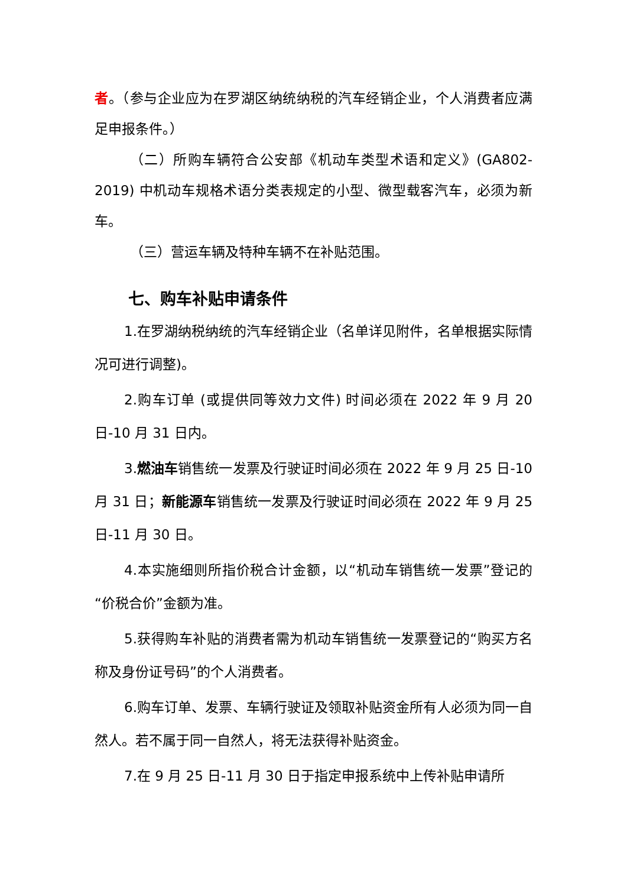者。（参与企业应为在罗湖区纳统纳税的汽车经销企业，个人消费者应满足申报条件。）
（二）所购车辆符合公安部《机动车类型术语和定义》(GA802-2019) 中机动车规格术语分类表规定的小型、微型载客汽车，必须为新车。
（三）营运车辆及特种车辆不在补贴范围。
七、购车补贴申请条件
1.在罗湖纳税纳统的汽车经销企业（名单详见附件，名单根据实际情况可进行调整)。
2.购车订单 (或提供同等效力文件) 时间必须在 2022 年 9 月 20 日-10 月 31 日内。
3.燃油车销售统一发票及行驶证时间必须在 2022 年 9 月 25 日-10 月 31 日；新能源车销售统一发票及行驶证时间必须在 2022 年 9 月 25 日-11 月 30 日。
4.本实施细则所指价税合计金额，以“机动车销售统一发票”登记的“价税合价”金额为准。
5.获得购车补贴的消费者需为机动车销售统一发票登记的“购买方名称及身份证号码”的个人消费者。
6.购车订单、发票、车辆行驶证及领取补贴资金所有人必须为同一自然人。若不属于同一自然人，将无法获得补贴资金。
7.在 9 月 25 日-11 月 30 日于指定申报系统中上传补贴申请所